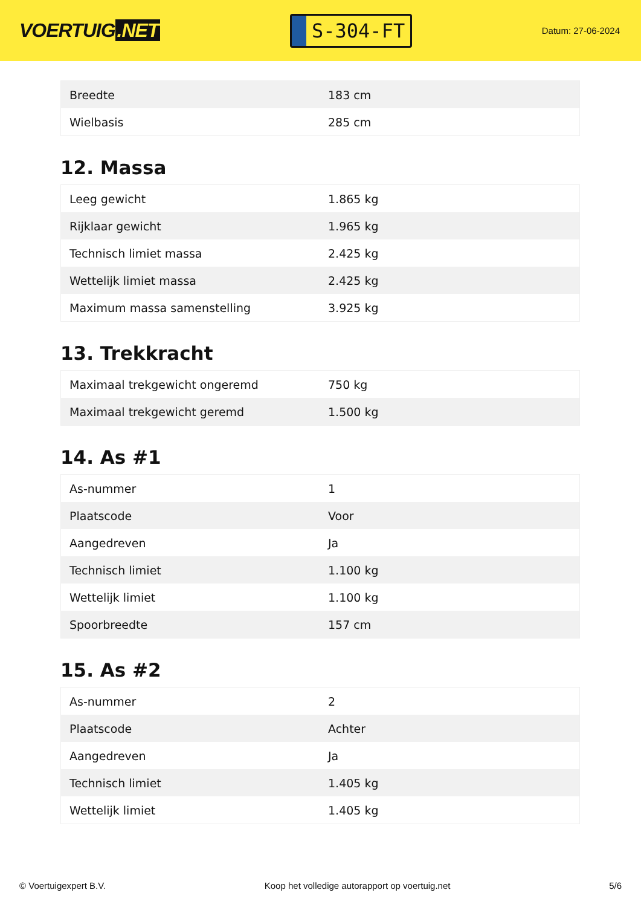VOERTUIG.NET
S-304-FT
Datum: 27-06-2024
| Breedte | 183 cm |
| Wielbasis | 285 cm |
12. Massa
| Leeg gewicht | 1.865 kg |
| Rijklaar gewicht | 1.965 kg |
| Technisch limiet massa | 2.425 kg |
| Wettelijk limiet massa | 2.425 kg |
| Maximum massa samenstelling | 3.925 kg |
13. Trekkracht
| Maximaal trekgewicht ongeremd | 750 kg |
| Maximaal trekgewicht geremd | 1.500 kg |
14. As #1
| As-nummer | 1 |
| Plaatscode | Voor |
| Aangedreven | Ja |
| Technisch limiet | 1.100 kg |
| Wettelijk limiet | 1.100 kg |
| Spoorbreedte | 157 cm |
15. As #2
| As-nummer | 2 |
| Plaatscode | Achter |
| Aangedreven | Ja |
| Technisch limiet | 1.405 kg |
| Wettelijk limiet | 1.405 kg |
© Voertuigexpert B.V. Koop het volledige autorapport op voertuig.net 5/6